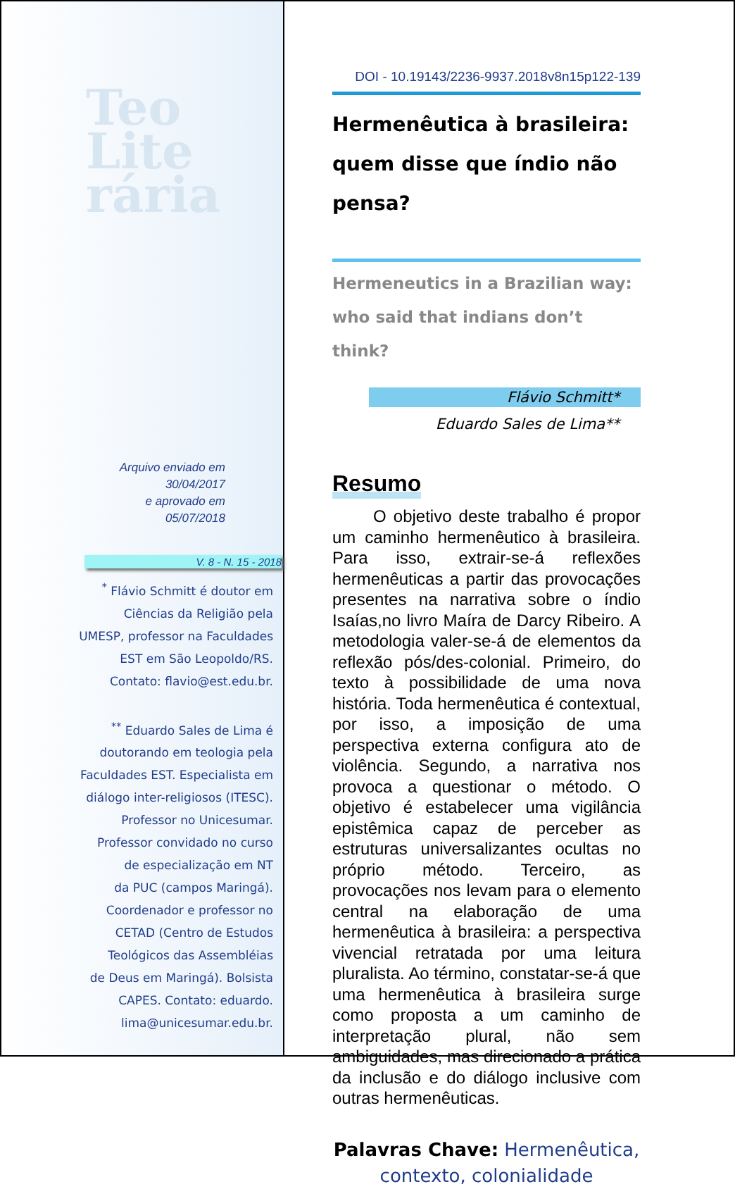Teo
Lite
rária
Arquivo enviado em
30/04/2017
e aprovado em
05/07/2018
V. 8 - N. 15 - 2018
<sup>*</sup> Flávio Schmitt é doutor em
Ciências da Religião pela
UMESP, professor na Faculdades
EST em São Leopoldo/RS.
Contato: flavio@est.edu.br.
<sup>**</sup> Eduardo Sales de Lima é
doutorando em teologia pela
Faculdades EST. Especialista em
diálogo inter-religiosos (ITESC).
Professor no Unicesumar.
Professor convidado no curso
de especialização em NT
da PUC (campos Maringá).
Coordenador e professor no
CETAD (Centro de Estudos
Teológicos das Assembléias
de Deus em Maringá). Bolsista
CAPES. Contato: eduardo.
lima@unicesumar.edu.br.
DOI - 10.19143/2236-9937.2018v8n15p122-139
Hermenêutica à brasileira:
quem disse que índio não pensa?
Hermeneutics in a Brazilian way:
who said that indians don’t think?
Flávio Schmitt*
Eduardo Sales de Lima**
Resumo
   O objetivo deste trabalho é propor um caminho hermenêutico à brasileira. Para isso, extrair-se-á reflexões hermenêuticas a partir das provocações presentes na narrativa sobre o índio Isaías,no livro Maíra de Darcy Ribeiro. A metodologia valer-se-á de elementos da reflexão pós/des-colonial. Primeiro, do texto à possibilidade de uma nova história. Toda hermenêutica é contextual, por isso, a imposição de uma perspectiva externa configura ato de violência. Segundo, a narrativa nos provoca a questionar o método. O objetivo é estabelecer uma vigilância epistêmica capaz de perceber as estruturas universalizantes ocultas no próprio método. Terceiro, as provocações nos levam para o elemento central na elaboração de uma hermenêutica à brasileira: a perspectiva vivencial retratada por uma leitura pluralista. Ao término, constatar-se-á que uma hermenêutica à brasileira surge como proposta a um caminho de interpretação plural, não sem ambiguidades, mas direcionado a prática da inclusão e do diálogo inclusive com outras hermenêuticas.
Palavras Chave: Hermenêutica, contexto, colonialidade